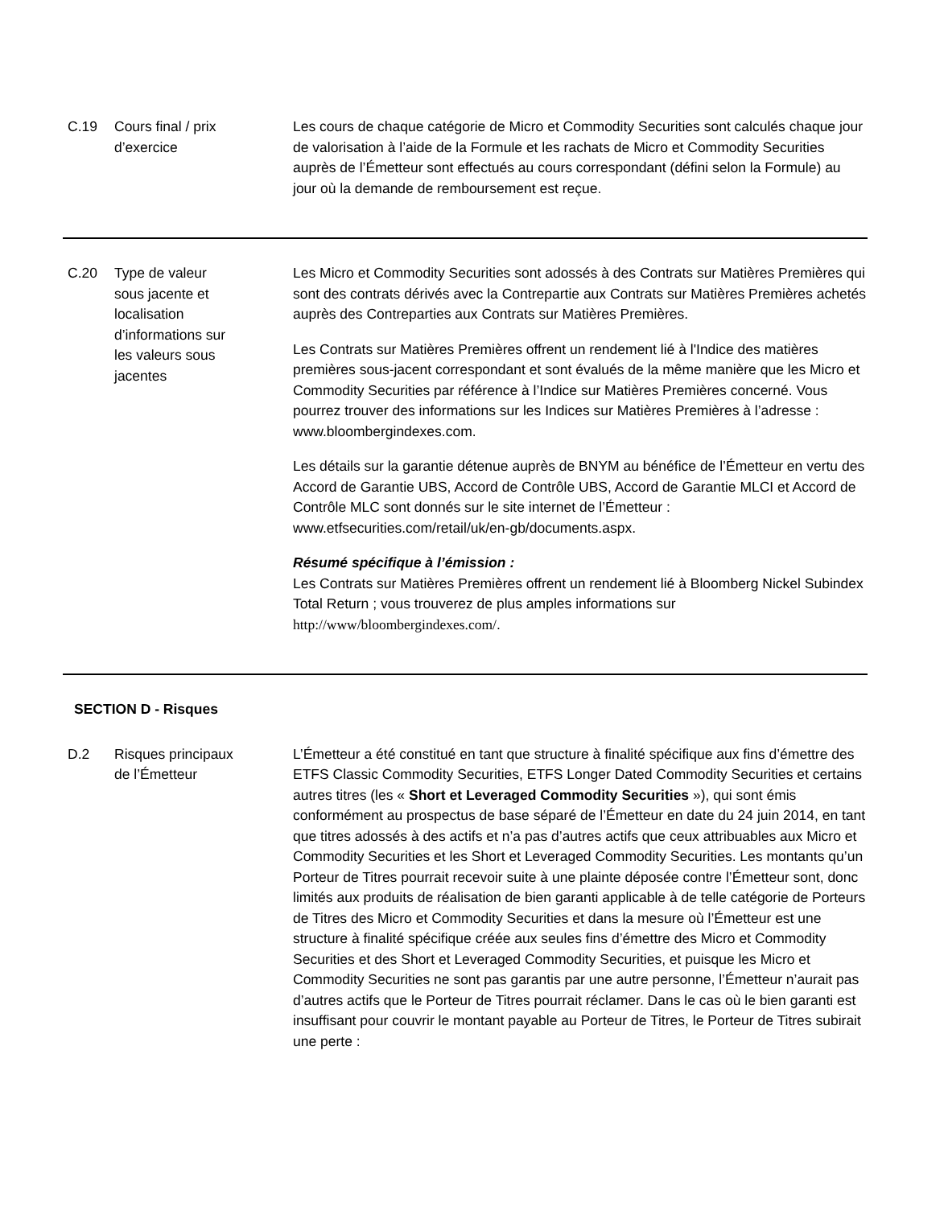| C.19 | Cours final / prix d’exercice | Les cours de chaque catégorie de Micro et Commodity Securities sont calculés chaque jour de valorisation à l’aide de la Formule et les rachats de Micro et Commodity Securities auprès de l’Émetteur sont effectués au cours correspondant (défini selon la Formule) au jour où la demande de remboursement est reçue. |
| C.20 | Type de valeur sous jacente et localisation d’informations sur les valeurs sous jacentes | Les Micro et Commodity Securities sont adossés à des Contrats sur Matières Premières qui sont des contrats dérivés avec la Contrepartie aux Contrats sur Matières Premières achetés auprès des Contreparties aux Contrats sur Matières Premières. Les Contrats sur Matières Premières offrent un rendement lié à l'Indice des matières premières sous-jacent correspondant et sont évalués de la même manière que les Micro et Commodity Securities par référence à l’Indice sur Matières Premières concerné. Vous pourrez trouver des informations sur les Indices sur Matières Premières à l’adresse : www.bloombergindexes.com. Les détails sur la garantie détenue auprès de BNYM au bénéfice de l’Émetteur en vertu des Accord de Garantie UBS, Accord de Contrôle UBS, Accord de Garantie MLCI et Accord de Contrôle MLC sont donnés sur le site internet de l’Émetteur : www.etfsecurities.com/retail/uk/en-gb/documents.aspx. Résumé spécifique à l’émission : Les Contrats sur Matières Premières offrent un rendement lié à Bloomberg Nickel Subindex Total Return ; vous trouverez de plus amples informations sur http://www/bloombergindexes.com/ . |
| SECTION D - Risques | | |
| D.2 | Risques principaux de l’Émetteur | L’Émetteur a été constitué en tant que structure à finalité spécifique aux fins d’émettre des ETFS Classic Commodity Securities, ETFS Longer Dated Commodity Securities et certains autres titres (les « Short et Leveraged Commodity Securities »), qui sont émis conformément au prospectus de base séparé de l’Émetteur en date du 24 juin 2014, en tant que titres adossés à des actifs et n’a pas d’autres actifs que ceux attribuables aux Micro et Commodity Securities et les Short et Leveraged Commodity Securities. Les montants qu’un Porteur de Titres pourrait recevoir suite à une plainte déposée contre l’Émetteur sont, donc limités aux produits de réalisation de bien garanti applicable à de telle catégorie de Porteurs de Titres des Micro et Commodity Securities et dans la mesure où l’Émetteur est une structure à finalité spécifique créée aux seules fins d’émettre des Micro et Commodity Securities et des Short et Leveraged Commodity Securities, et puisque les Micro et Commodity Securities ne sont pas garantis par une autre personne, l’Émetteur n’aurait pas d’autres actifs que le Porteur de Titres pourrait réclamer. Dans le cas où le bien garanti est insuffisant pour couvrir le montant payable au Porteur de Titres, le Porteur de Titres subirait une perte : |